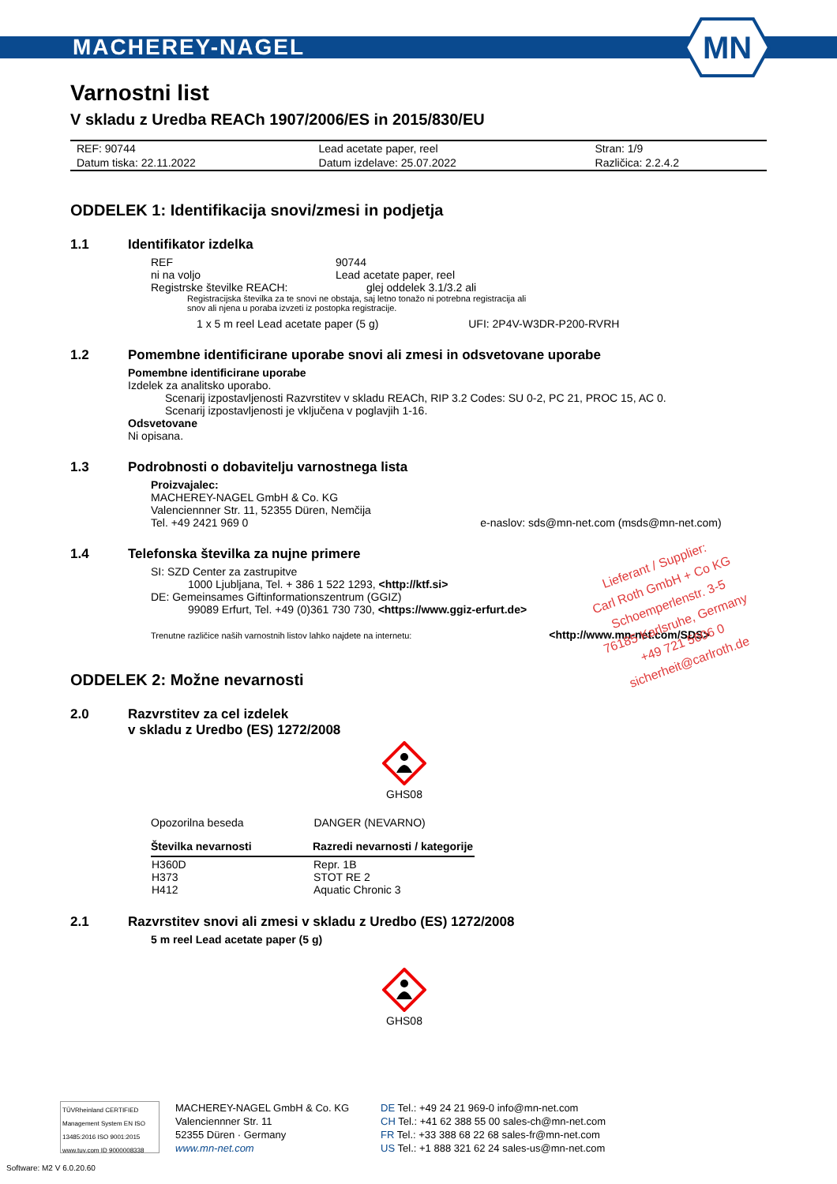MACHEREY-NAGEL
MN
Varnostni list
V skladu z Uredba REACh 1907/2006/ES in 2015/830/EU
| REF: 90744 | Lead acetate paper, reel | Stran: 1/9 |
| Datum tiska: 22.11.2022 | Datum izdelave: 25.07.2022 | Različica: 2.2.4.2 |
ODDELEK 1: Identifikacija snovi/zmesi in podjetja
1.1 Identifikator izdelka
REF
90744
ni na voljo
Lead acetate paper, reel
Registrske številke REACH:
glej oddelek 3.1/3.2 ali
Registracijska številka za te snovi ne obstaja, saj letno tonažo ni potrebna registracija ali
snov ali njena u poraba izvzeti iz postopka registracije.
1 x 5 m reel Lead acetate paper (5 g) UFI: 2P4V-W3DR-P200-RVRH
1.2 Pomembne identificirane uporabe snovi ali zmesi in odsvetovane uporabe
Pomembne identificirane uporabe
Izdelek za analitsko uporabo.
Scenarij izpostavljenosti Razvrstitev v skladu REACh, RIP 3.2 Codes: SU 0-2, PC 21, PROC 15, AC 0.
Scenarij izpostavljenosti je vključena v poglavjih 1-16.
Odsvetovane
Ni opisana.
1.3 Podrobnosti o dobavitelju varnostnega lista
Proizvajalec:
MACHEREY-NAGEL GmbH & Co. KG
Valenciennner Str. 11, 52355 Düren, Nemčija
Tel. +49 2421 969 0 e-naslov: sds@mn-net.com (msds@mn-net.com)
1.4 Telefonska številka za nujne primere
SI: SZD Center za zastrupitve
1000 Ljubljana, Tel. + 386 1 522 1293, <http://ktf.si>
DE: Gemeinsames Giftinformationszentrum (GGIZ)
99089 Erfurt, Tel. +49 (0)361 730 730, <https://www.ggiz-erfurt.de>
Trenutne različice naših varnostnih listov lahko najdete na internetu: <http://www.mn-net.com/SDS>
ODDELEK 2: Možne nevarnosti
2.0 Razvrstitev za cel izdelek
v skladu z Uredbo (ES) 1272/2008
GHS08
Opozorilna beseda DANGER (NEVARNO)
| Številka nevarnosti | Razredi nevarnosti / kategorije |
| --- | --- |
| H360D H373 H412 | Repr. 1B STOT RE 2 Aquatic Chronic 3 |
2.1 Razvrstitev snovi ali zmesi v skladu z Uredbo (ES) 1272/2008
5 m reel Lead acetate paper (5 g)
GHS08
Lieferant / Supplier:
Carl Roth GmbH + Co KG
Schoemperlenstr. 3-5
76185 Karlsruhe, Germany
+49 721 5606 0
sicherheit@carlroth.de
TÜVRheinland CERTIFIED
Management System EN ISO 13485:2016 ISO 9001:2015
www.tuv.com ID 9000008338
MACHEREY-NAGEL GmbH & Co. KG
Valenciennner Str. 11
52355 Düren · Germany
www.mn-net.com
DE Tel.: +49 24 21 969-0 info@mn-net.com
CH Tel.: +41 62 388 55 00 sales-ch@mn-net.com
FR Tel.: +33 388 68 22 68 sales-fr@mn-net.com
US Tel.: +1 888 321 62 24 sales-us@mn-net.com
Software: M2 V 6.0.20.60